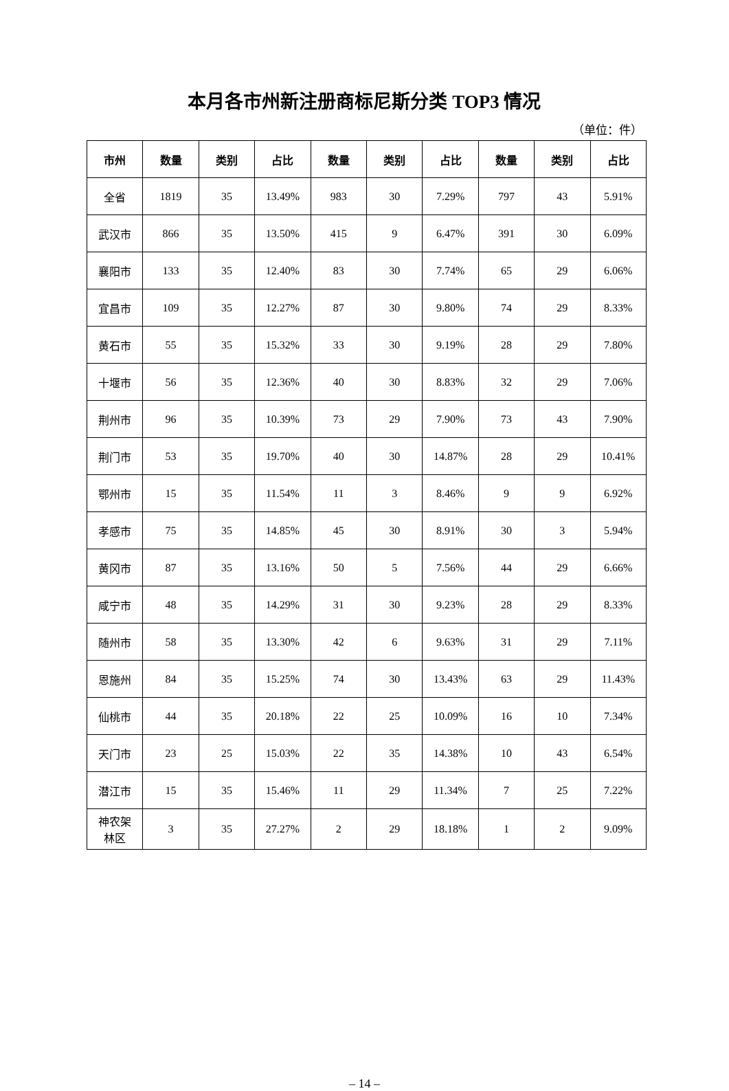本月各市州新注册商标尼斯分类 TOP3 情况
（单位：件）
| 市州 | 数量 | 类别 | 占比 | 数量 | 类别 | 占比 | 数量 | 类别 | 占比 |
| --- | --- | --- | --- | --- | --- | --- | --- | --- | --- |
| 全省 | 1819 | 35 | 13.49% | 983 | 30 | 7.29% | 797 | 43 | 5.91% |
| 武汉市 | 866 | 35 | 13.50% | 415 | 9 | 6.47% | 391 | 30 | 6.09% |
| 襄阳市 | 133 | 35 | 12.40% | 83 | 30 | 7.74% | 65 | 29 | 6.06% |
| 宜昌市 | 109 | 35 | 12.27% | 87 | 30 | 9.80% | 74 | 29 | 8.33% |
| 黄石市 | 55 | 35 | 15.32% | 33 | 30 | 9.19% | 28 | 29 | 7.80% |
| 十堰市 | 56 | 35 | 12.36% | 40 | 30 | 8.83% | 32 | 29 | 7.06% |
| 荆州市 | 96 | 35 | 10.39% | 73 | 29 | 7.90% | 73 | 43 | 7.90% |
| 荆门市 | 53 | 35 | 19.70% | 40 | 30 | 14.87% | 28 | 29 | 10.41% |
| 鄂州市 | 15 | 35 | 11.54% | 11 | 3 | 8.46% | 9 | 9 | 6.92% |
| 孝感市 | 75 | 35 | 14.85% | 45 | 30 | 8.91% | 30 | 3 | 5.94% |
| 黄冈市 | 87 | 35 | 13.16% | 50 | 5 | 7.56% | 44 | 29 | 6.66% |
| 咸宁市 | 48 | 35 | 14.29% | 31 | 30 | 9.23% | 28 | 29 | 8.33% |
| 随州市 | 58 | 35 | 13.30% | 42 | 6 | 9.63% | 31 | 29 | 7.11% |
| 恩施州 | 84 | 35 | 15.25% | 74 | 30 | 13.43% | 63 | 29 | 11.43% |
| 仙桃市 | 44 | 35 | 20.18% | 22 | 25 | 10.09% | 16 | 10 | 7.34% |
| 天门市 | 23 | 25 | 15.03% | 22 | 35 | 14.38% | 10 | 43 | 6.54% |
| 潜江市 | 15 | 35 | 15.46% | 11 | 29 | 11.34% | 7 | 25 | 7.22% |
| 神农架 林区 | 3 | 35 | 27.27% | 2 | 29 | 18.18% | 1 | 2 | 9.09% |
– 14 –